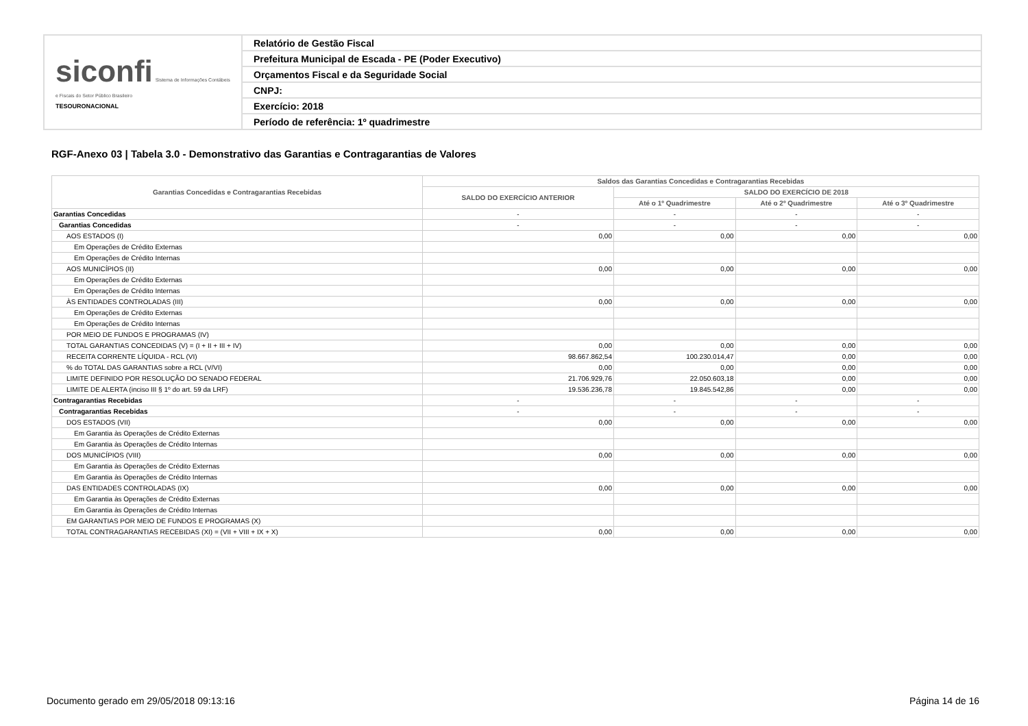| siconfi Sistema de Informações Contábeis e Fiscais do Setor Público Brasileiro TESOURONACIONAL | Relatório de Gestão Fiscal |
| | Prefeitura Municipal de Escada - PE (Poder Executivo) |
| | Orçamentos Fiscal e da Seguridade Social |
| | CNPJ: |
| | Exercício: 2018 |
| | Período de referência: 1º quadrimestre |
RGF-Anexo 03 | Tabela 3.0 - Demonstrativo das Garantias e Contragarantias de Valores
| Garantias Concedidas e Contragarantias Recebidas | Saldos das Garantias Concedidas e Contragarantias Recebidas | | | |
| --- | --- | --- | --- | --- |
| | SALDO DO EXERCÍCIO ANTERIOR | SALDO DO EXERCÍCIO DE 2018 | | |
| | | Até o 1º Quadrimestre | Até o 2º Quadrimestre | Até o 3º Quadrimestre |
| Garantias Concedidas | - | - | - | - |
| Garantias Concedidas | - | - | - | - |
| AOS ESTADOS (I) | 0,00 | 0,00 | 0,00 | 0,00 |
| Em Operações de Crédito Externas | | | | |
| Em Operações de Crédito Internas | | | | |
| AOS MUNICÍPIOS (II) | 0,00 | 0,00 | 0,00 | 0,00 |
| Em Operações de Crédito Externas | | | | |
| Em Operações de Crédito Internas | | | | |
| ÀS ENTIDADES CONTROLADAS (III) | 0,00 | 0,00 | 0,00 | 0,00 |
| Em Operações de Crédito Externas | | | | |
| Em Operações de Crédito Internas | | | | |
| POR MEIO DE FUNDOS E PROGRAMAS (IV) | | | | |
| TOTAL GARANTIAS CONCEDIDAS (V) = (I + II + III + IV) | 0,00 | 0,00 | 0,00 | 0,00 |
| RECEITA CORRENTE LÍQUIDA - RCL (VI) | 98.667.862,54 | 100.230.014,47 | 0,00 | 0,00 |
| % do TOTAL DAS GARANTIAS sobre a RCL (V/VI) | 0,00 | 0,00 | 0,00 | 0,00 |
| LIMITE DEFINIDO POR RESOLUÇÃO DO SENADO FEDERAL | 21.706.929,76 | 22.050.603,18 | 0,00 | 0,00 |
| LIMITE DE ALERTA (inciso III § 1º do art. 59 da LRF) | 19.536.236,78 | 19.845.542,86 | 0,00 | 0,00 |
| Contragarantias Recebidas | - | - | - | - |
| Contragarantias Recebidas | - | - | - | - |
| DOS ESTADOS (VII) | 0,00 | 0,00 | 0,00 | 0,00 |
| Em Garantia às Operações de Crédito Externas | | | | |
| Em Garantia às Operações de Crédito Internas | | | | |
| DOS MUNICÍPIOS (VIII) | 0,00 | 0,00 | 0,00 | 0,00 |
| Em Garantia às Operações de Crédito Externas | | | | |
| Em Garantia às Operações de Crédito Internas | | | | |
| DAS ENTIDADES CONTROLADAS (IX) | 0,00 | 0,00 | 0,00 | 0,00 |
| Em Garantia às Operações de Crédito Externas | | | | |
| Em Garantia às Operações de Crédito Internas | | | | |
| EM GARANTIAS POR MEIO DE FUNDOS E PROGRAMAS (X) | | | | |
| TOTAL CONTRAGARANTIAS RECEBIDAS (XI) = (VII + VIII + IX + X) | 0,00 | 0,00 | 0,00 | 0,00 |
Documento gerado em 29/05/2018 09:13:16
Página 14 de 16